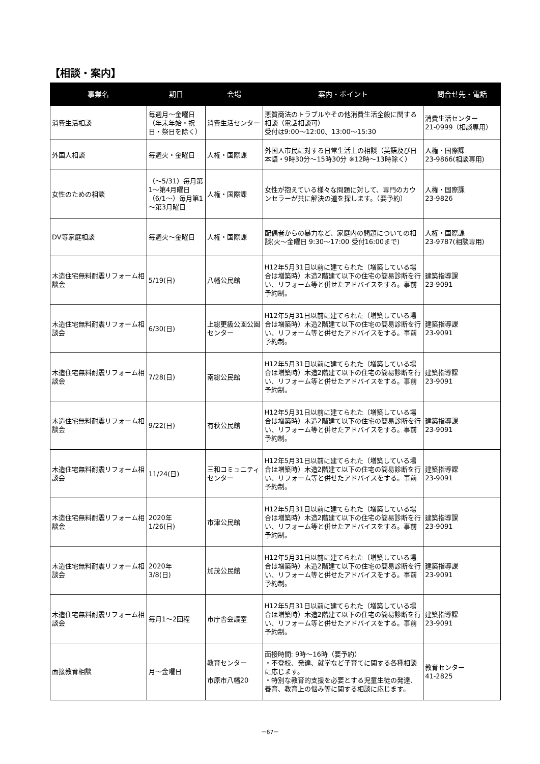【相談・案内】
| 事業名 | 期日 | 会場 | 案内・ポイント | 問合せ先・電話 |
| --- | --- | --- | --- | --- |
| 消費生活相談 | 毎週月～金曜日 （年末年始・祝日・祭日を除く） | 消費生活センター | 悪質商法のトラブルやその他消費生活全般に関する相談（電話相談可） 受付は9:00～12:00、13:00～15:30 | 消費生活センター 21-0999（相談専用） |
| 外国人相談 | 毎週火・金曜日 | 人権・国際課 | 外国人市民に対する日常生活上の相談（英語及び日本語・9時30分～15時30分 ※12時～13時除く） | 人権・国際課 23-9866(相談専用) |
| 女性のための相談 | （～5/31）毎月第1～第4月曜日 （6/1～）毎月第1～第3月曜日 | 人権・国際課 | 女性が抱えている様々な問題に対して、専門のカウンセラーが共に解決の道を探します。（要予約） | 人権・国際課 23-9826 |
| DV等家庭相談 | 毎週火～金曜日 | 人権・国際課 | 配偶者からの暴力など、家庭内の問題についての相談(火～金曜日 9:30～17:00 受付16:00まで) | 人権・国際課 23-9787(相談専用) |
| 木造住宅無料耐震リフォーム相談会 | 5/19(日) | 八幡公民館 | H12年5月31日以前に建てられた（増築している場合は増築時）木造2階建て以下の住宅の簡易診断を行い、リフォーム等と併せたアドバイスをする。事前予約制。 | 建築指導課 23-9091 |
| 木造住宅無料耐震リフォーム相談会 | 6/30(日) | 上総更級公園公園センター | H12年5月31日以前に建てられた（増築している場合は増築時）木造2階建て以下の住宅の簡易診断を行い、リフォーム等と併せたアドバイスをする。事前予約制。 | 建築指導課 23-9091 |
| 木造住宅無料耐震リフォーム相談会 | 7/28(日) | 南総公民館 | H12年5月31日以前に建てられた（増築している場合は増築時）木造2階建て以下の住宅の簡易診断を行い、リフォーム等と併せたアドバイスをする。事前予約制。 | 建築指導課 23-9091 |
| 木造住宅無料耐震リフォーム相談会 | 9/22(日) | 有秋公民館 | H12年5月31日以前に建てられた（増築している場合は増築時）木造2階建て以下の住宅の簡易診断を行い、リフォーム等と併せたアドバイスをする。事前予約制。 | 建築指導課 23-9091 |
| 木造住宅無料耐震リフォーム相談会 | 11/24(日) | 三和コミュニティセンター | H12年5月31日以前に建てられた（増築している場合は増築時）木造2階建て以下の住宅の簡易診断を行い、リフォーム等と併せたアドバイスをする。事前予約制。 | 建築指導課 23-9091 |
| 木造住宅無料耐震リフォーム相談会 | 2020年 1/26(日) | 市津公民館 | H12年5月31日以前に建てられた（増築している場合は増築時）木造2階建て以下の住宅の簡易診断を行い、リフォーム等と併せたアドバイスをする。事前予約制。 | 建築指導課 23-9091 |
| 木造住宅無料耐震リフォーム相談会 | 2020年 3/8(日) | 加茂公民館 | H12年5月31日以前に建てられた（増築している場合は増築時）木造2階建て以下の住宅の簡易診断を行い、リフォーム等と併せたアドバイスをする。事前予約制。 | 建築指導課 23-9091 |
| 木造住宅無料耐震リフォーム相談会 | 毎月1～2回程 | 市庁舎会議室 | H12年5月31日以前に建てられた（増築している場合は増築時）木造2階建て以下の住宅の簡易診断を行い、リフォーム等と併せたアドバイスをする。事前予約制。 | 建築指導課 23-9091 |
| 面接教育相談 | 月～金曜日 | 教育センター 市原市八幡20 | 面接時間: 9時～16時（要予約） ・不登校、発達、就学など子育てに関する各種相談に応じます。 ・特別な教育的支援を必要とする児童生徒の発達、養育、教育上の悩み等に関する相談に応じます。 | 教育センター 41-2825 |
－67－